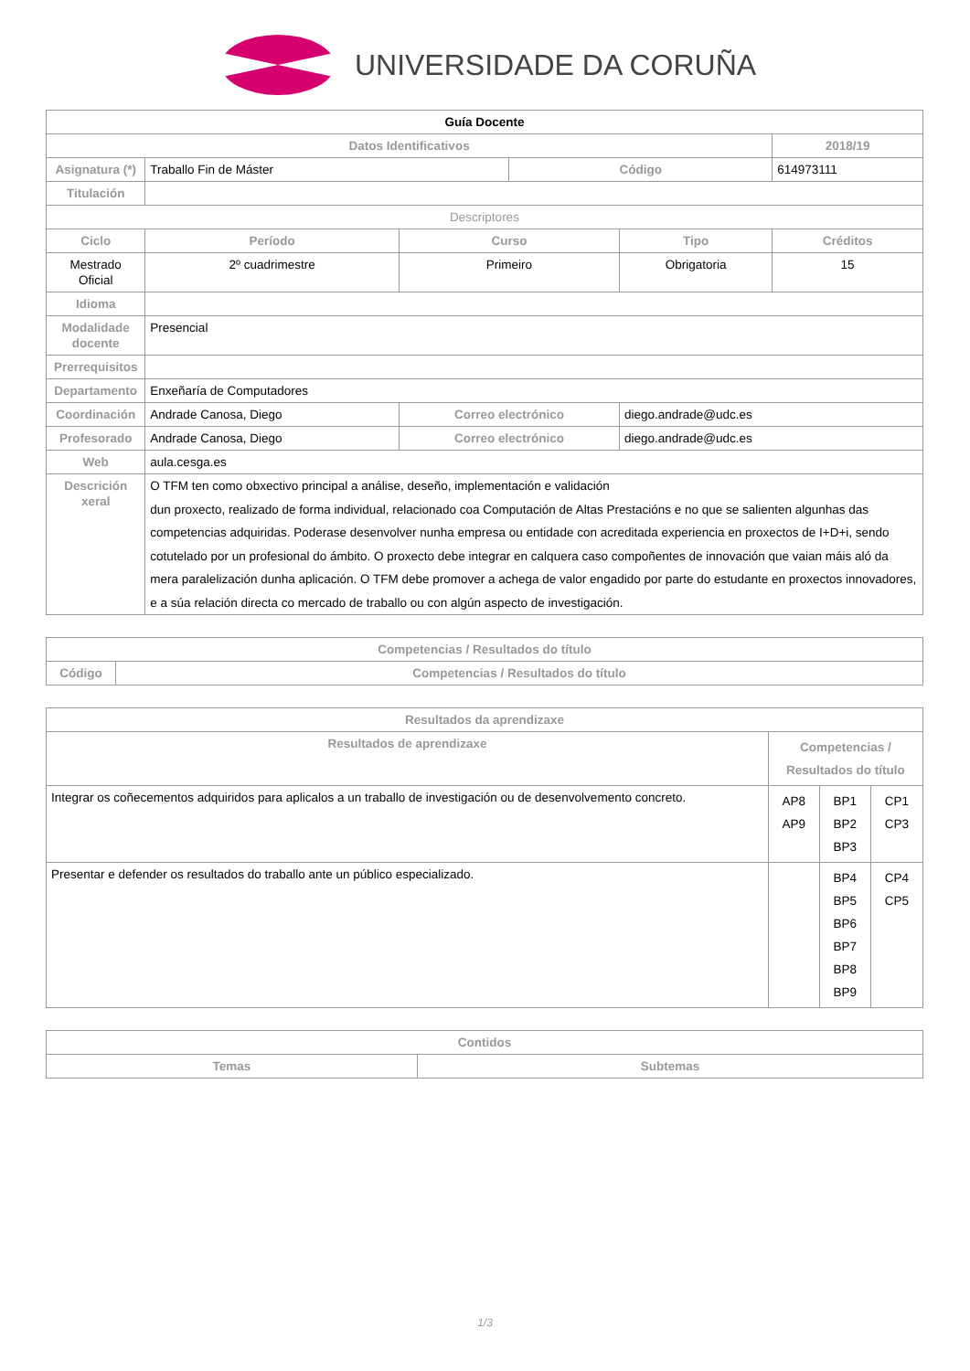UNIVERSIDADE DA CORUÑA
| Guía Docente | | | | | |
| Datos Identificativos | | | | | 2018/19 |
| Asignatura (*) | Traballo Fin de Máster | | Código | | 614973111 |
| Titulación | | | | | |
| Descriptores | | | | | |
| Ciclo | Período | Curso | | Tipo | Créditos |
| Mestrado Oficial | 2º cuadrimestre | Primeiro | | Obrigatoria | 15 |
| Idioma | | | | | |
| Modalidade docente | Presencial | | | | |
| Prerrequisitos | | | | | |
| Departamento | Enxeñaría de Computadores | | | | |
| Coordinación | Andrade Canosa, Diego | Correo electrónico | | diego.andrade@udc.es | |
| Profesorado | Andrade Canosa, Diego | Correo electrónico | | diego.andrade@udc.es | |
| Web | aula.cesga.es | | | | |
| Descrición xeral | O TFM ten como obxectivo principal a análise, deseño, implementación e validación dun proxecto, realizado de forma individual, relacionado coa Computación de Altas Prestacións e no que se salienten algunhas das competencias adquiridas. Poderase desenvolver nunha empresa ou entidade con acreditada experiencia en proxectos de I+D+i, sendo cotutelado por un profesional do ámbito. O proxecto debe integrar en calquera caso compoñentes de innovación que vaian máis aló da mera paralelización dunha aplicación. O TFM debe promover a achega de valor engadido por parte do estudante en proxectos innovadores, e a súa relación directa co mercado de traballo ou con algún aspecto de investigación. | | | | |
| Competencias / Resultados do título | |
| --- | --- |
| Código | Competencias / Resultados do título |
| Resultados da aprendizaxe | | | |
| --- | --- | --- | --- |
| Resultados de aprendizaxe | Competencias / Resultados do título | | |
| Integrar os coñecementos adquiridos para aplicalos a un traballo de investigación ou de desenvolvemento concreto. | AP8 AP9 | BP1 BP2 BP3 | CP1 CP3 |
| Presentar e defender os resultados do traballo ante un público especializado. | | BP4 BP5 BP6 BP7 BP8 BP9 | CP4 CP5 |
| Contidos | |
| --- | --- |
| Temas | Subtemas |
1/3